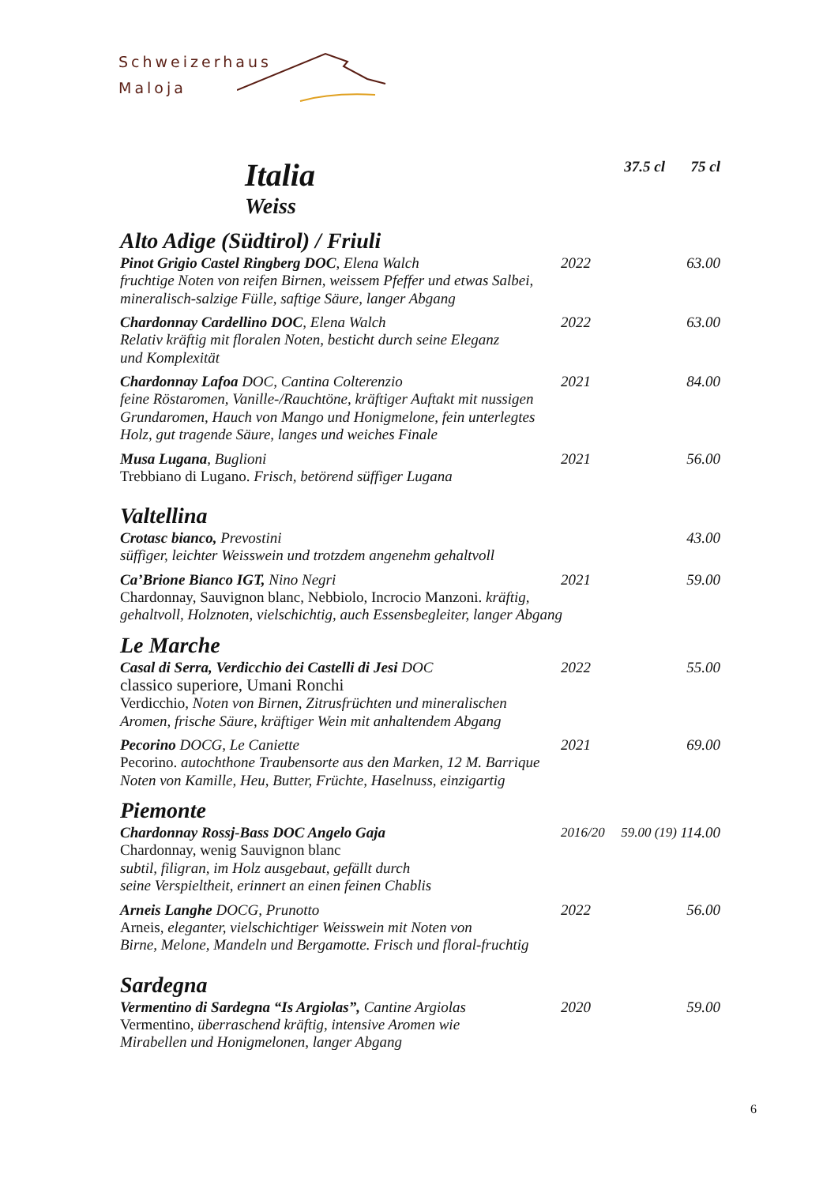Schweizerhaus
Maloja
Italia
37.5 cl
75 cl
Weiss
Alto Adige (Südtirol) / Friuli
Pinot Grigio Castel Ringberg DOC, Elena Walch
2022 63.00
fruchtige Noten von reifen Birnen, weissem Pfeffer und etwas Salbei,
mineralisch-salzige Fülle, saftige Säure, langer Abgang
Chardonnay Cardellino DOC, Elena Walch
2022 63.00
Relativ kräftig mit floralen Noten, besticht durch seine Eleganz
und Komplexität
Chardonnay Lafoa DOC, Cantina Colterenzio
2021 84.00
feine Röstaromen, Vanille-/Rauchtöne, kräftiger Auftakt mit nussigen
Grundaromen, Hauch von Mango und Honigmelone, fein unterlegtes
Holz, gut tragende Säure, langes und weiches Finale
Musa Lugana, Buglioni 2021 56.00
Trebbiano di Lugano. Frisch, betörend süffiger Lugana
Valtellina
Crotasc bianco, Prevostini 43.00
süffiger, leichter Weisswein und trotzdem angenehm gehaltvoll
Ca’Brione Bianco IGT, Nino Negri
2021 59.00
Chardonnay, Sauvignon blanc, Nebbiolo, Incrocio Manzoni. kräftig,
gehaltvoll, Holznoten, vielschichtig, auch Essensbegleiter, langer Abgang
Le Marche
Casal di Serra, Verdicchio dei Castelli di Jesi DOC
2022 55.00
classico superiore, Umani Ronchi
Verdicchio, Noten von Birnen, Zitrusfrüchten und mineralischen
Aromen, frische Säure, kräftiger Wein mit anhaltendem Abgang
Pecorino DOCG, Le Caniette 2021 69.00
Pecorino. autochthone Traubensorte aus den Marken, 12 M. Barrique
Noten von Kamille, Heu, Butter, Früchte, Haselnuss, einzigartig
Piemonte
Chardonnay Rossj-Bass DOC Angelo Gaja
2016/20 59.00 (19)
114.00
Chardonnay, wenig Sauvignon blanc
subtil, filigran, im Holz ausgebaut, gefällt durch
seine Verspieltheit, erinnert an einen feinen Chablis
Arneis Langhe DOCG, Prunotto 2022 56.00
Arneis, eleganter, vielschichtiger Weisswein mit Noten von
Birne, Melone, Mandeln und Bergamotte. Frisch und floral-fruchtig
Sardegna
Vermentino di Sardegna “Is Argiolas”, Cantine Argiolas
2020 59.00
Vermentino, überraschend kräftig, intensive Aromen wie
Mirabellen und Honigmelonen, langer Abgang
6